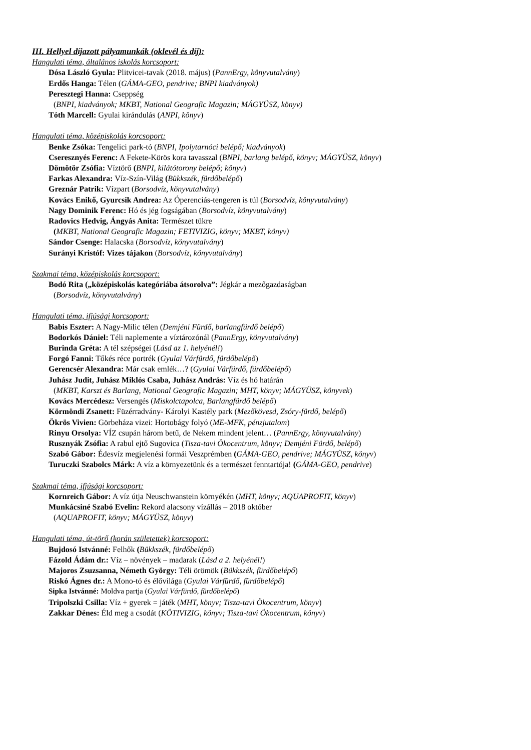III. Hellyel díjazott pályamunkák (oklevél és díj):
Hangulati téma, általános iskolás korcsoport:
Dósa László Gyula: Plitvicei-tavak (2018. május) (PannErgy, könyvutalvány)
Erdős Hanga: Télen (GÁMA-GEO, pendrive; BNPI kiadványok)
Peresztegi Hanna: Cseppség
(BNPI, kiadványok; MKBT, National Geografic Magazin; MÁGYÜSZ, könyv)
Tóth Marcell: Gyulai kirándulás (ANPI, könyv)
Hangulati téma, középiskolás korcsoport:
Benke Zsóka: Tengelici park-tó (BNPI, Ipolytarnóci belépő; kiadványok)
Cseresznyés Ferenc: A Fekete-Körös kora tavasszal (BNPI, barlang belépő, könyv; MÁGYÜSZ, könyv)
Dömötör Zsófia: Víztörő (BNPI, kilátótorony belépő; könyv)
Farkas Alexandra: Víz-Szín-Világ (Bükkszék, fürdőbelépő)
Greznár Patrik: Vízpart (Borsodvíz, könyvutalvány)
Kovács Enikő, Gyurcsik Andrea: Az Óperenciás-tengeren is túl (Borsodvíz, könyvutalvány)
Nagy Dominik Ferenc: Hó és jég fogságában (Borsodvíz, könyvutalvány)
Radovics Hedvig, Ángyás Anita: Természet tükre
(MKBT, National Geografic Magazin; FETIVIZIG, könyv; MKBT, könyv)
Sándor Csenge: Halacska (Borsodvíz, könyvutalvány)
Surányi Kristóf: Vizes tájakon (Borsodvíz, könyvutalvány)
Szakmai téma, középiskolás korcsoport:
Bodó Rita („középiskolás kategóriába átsorolva”: Jégkár a mezőgazdaságban
(Borsodvíz, könyvutalvány)
Hangulati téma, ifjúsági korcsoport:
Babis Eszter: A Nagy-Milic télen (Demjéni Fürdő, barlangfürdő belépő)
Bodorkós Dániel: Téli naplemente a víztározónál (PannErgy, könyvutalvány)
Burinda Gréta: A tél szépségei (Lásd az 1. helyénél!)
Forgó Fanni: Tőkés réce portrék (Gyulai Várfürdő, fürdőbelépő)
Gerencsér Alexandra: Már csak emlék…? (Gyulai Várfürdő, fürdőbelépő)
Juhász Judit, Juhász Miklós Csaba, Juhász András: Víz és hó határán
(MKBT, Karszt és Barlang, National Geografic Magazin; MHT, könyv; MÁGYÜSZ, könyvek)
Kovács Mercédesz: Versengés (Miskolctapolca, Barlangfürdő belépő)
Körmöndi Zsanett: Füzérradvány- Károlyi Kastély park (Mezőkövesd, Zsóry-fürdő, belépő)
Ökrös Vivien: Görbeháza vizei: Hortobágy folyó (ME-MFK, pénzjutalom)
Rinyu Orsolya: VÍZ csupán három betű, de Nekem mindent jelent… (PannErgy, könyvutalvány)
Rusznyák Zsófia: A rabul ejtő Sugovica (Tisza-tavi Ökocentrum, könyv; Demjéni Fürdő, belépő)
Szabó Gábor: Édesvíz megjelenési formái Veszprémben (GÁMA-GEO, pendrive; MÁGYÜSZ, könyv)
Turuczki Szabolcs Márk: A víz a környezetünk és a természet fenntartója! (GÁMA-GEO, pendrive)
Szakmai téma, ifjúsági korcsoport:
Kornreich Gábor: A víz útja Neuschwanstein környékén (MHT, könyv; AQUAPROFIT, könyv)
Munkácsiné Szabó Evelin: Rekord alacsony vízállás – 2018 október
(AQUAPROFIT, könyv; MÁGYÜSZ, könyv)
Hangulati téma, út-törő (korán születettek) korcsoport:
Bujdosó Istvánné: Felhők (Bükkszék, fürdőbelépő)
Fázold Ádám dr.: Víz – növények – madarak (Lásd a 2. helyénél!)
Majoros Zsuzsanna, Németh György: Téli örömök (Bükkszék, fürdőbelépő)
Riskó Ágnes dr.: A Mono-tó és élővilága (Gyulai Várfürdő, fürdőbelépő)
Sipka Istvánné: Moldva partja (Gyulai Várfürdő, fürdőbelépő)
Tripolszki Csilla: Víz + gyerek = játék (MHT, könyv; Tisza-tavi Ökocentrum, könyv)
Zakkar Dénes: Éld meg a csodát (KÖTIVIZIG, könyv; Tisza-tavi Ökocentrum, könyv)